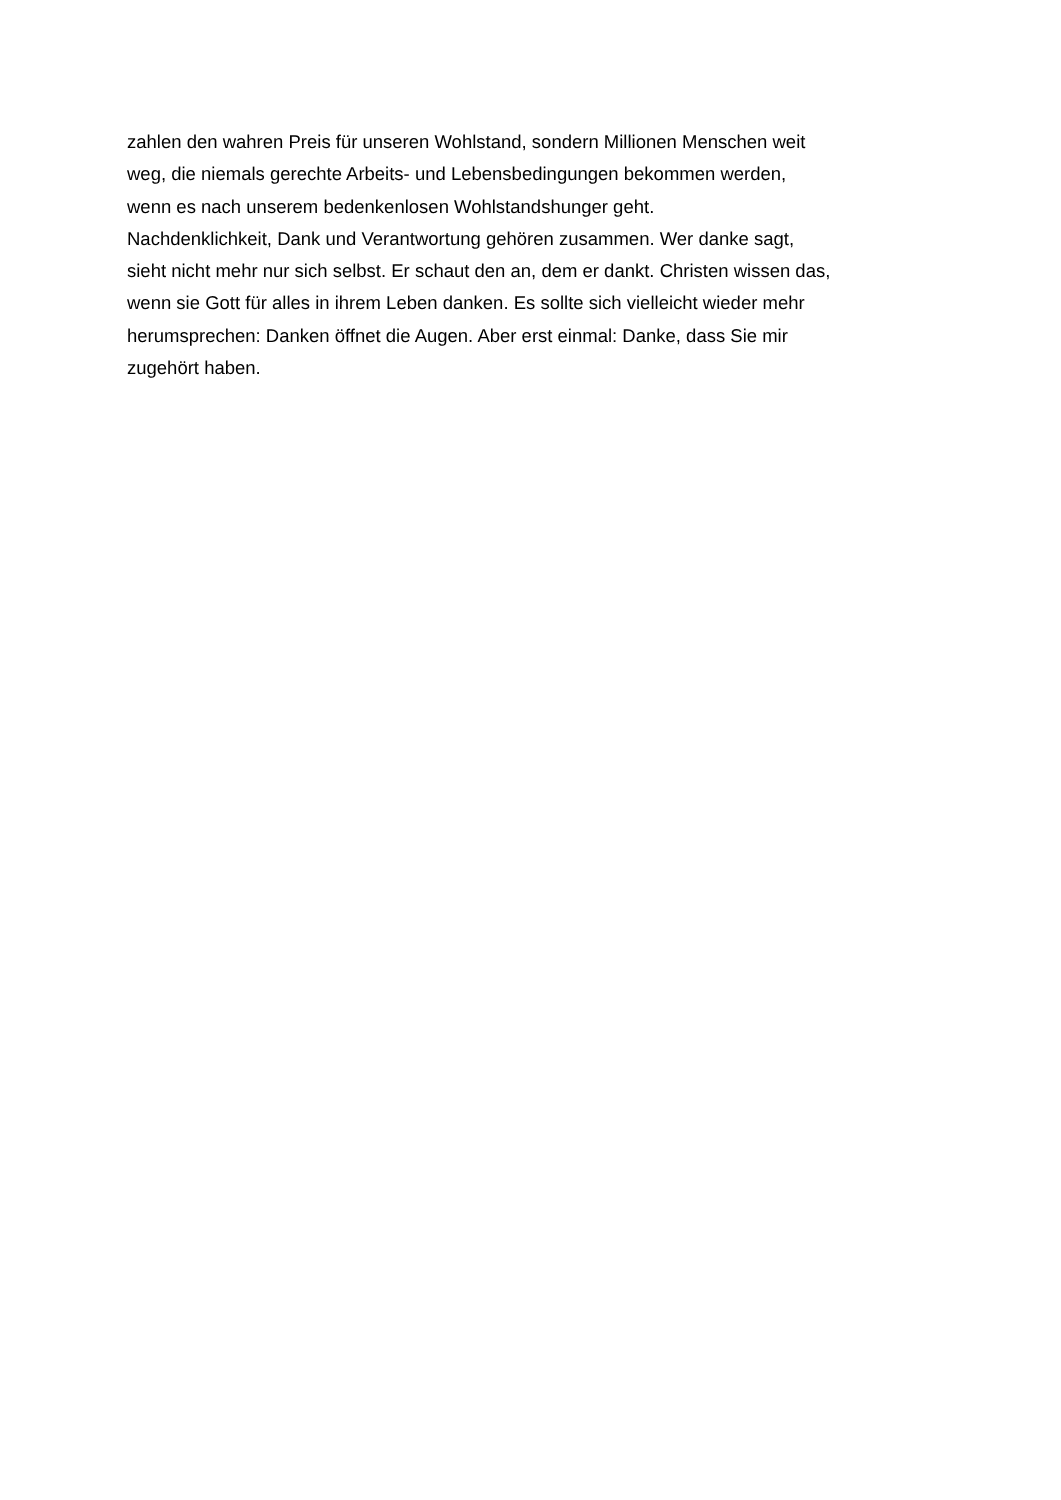zahlen den wahren Preis für unseren Wohlstand, sondern Millionen Menschen weit
weg, die niemals gerechte Arbeits- und Lebensbedingungen bekommen werden,
wenn es nach unserem bedenkenlosen Wohlstandshunger geht.
Nachdenklichkeit, Dank und Verantwortung gehören zusammen. Wer danke sagt,
sieht nicht mehr nur sich selbst. Er schaut den an, dem er dankt. Christen wissen das,
wenn sie Gott für alles in ihrem Leben danken. Es sollte sich vielleicht wieder mehr
herumsprechen: Danken öffnet die Augen. Aber erst einmal: Danke, dass Sie mir
zugehört haben.